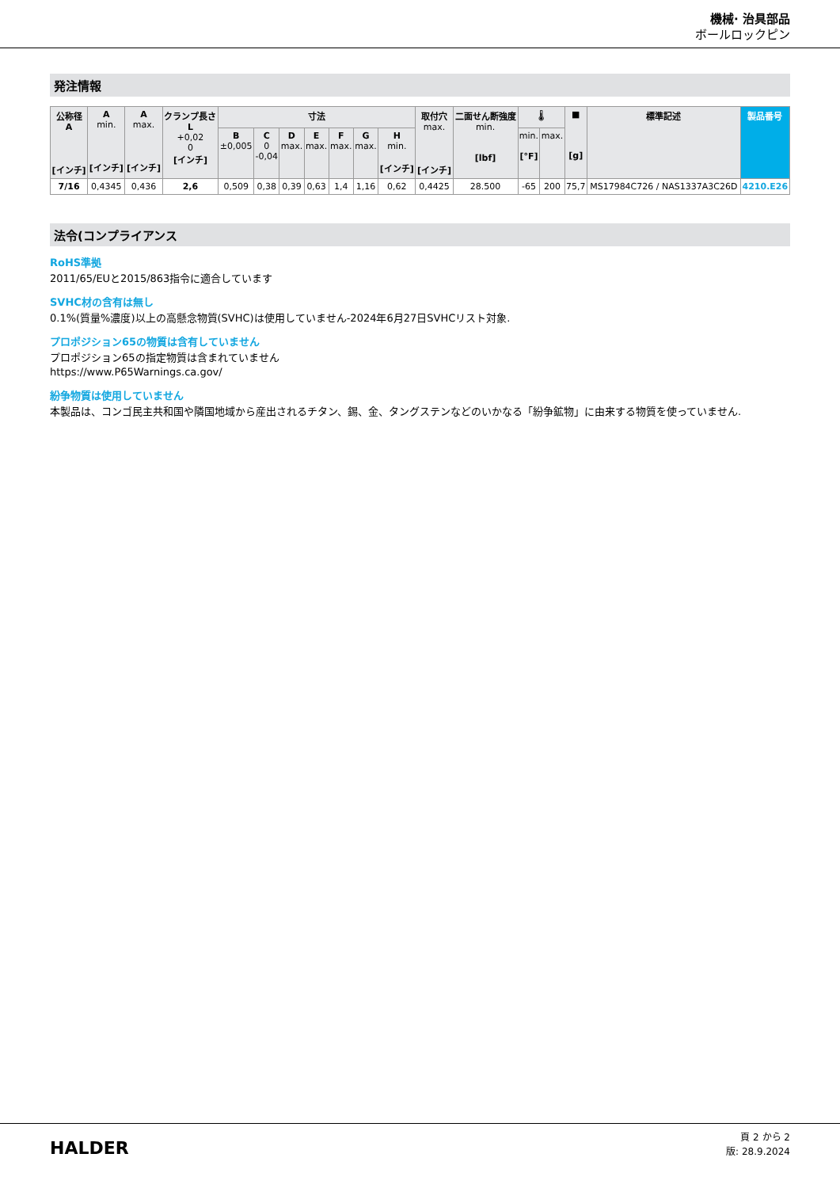機械· 治具部品
ボールロックピン
発注情報
| 公称径 A [インチ] | A min. [インチ] | A max. [インチ] | クランプ長さ L +0,02 0 [インチ] | 寸法 | | | | | | | 取付穴 max. [インチ] | 二面せん断強度 min. [lbf] | 🌡 | | ■ [g] | 標準記述 | 製品番号 |
| --- | --- | --- | --- | --- | --- | --- | --- | --- | --- | --- | --- | --- | --- | --- | --- | --- | --- |
| | | | | B ±0,005 | C 0 -0,04 | D max. | E max. | F max. | G max. | H min. [インチ] | | | min. [°F] | max. | | | |
| 7/16 | 0,4345 | 0,436 | 2,6 | 0,509 | 0,38 | 0,39 | 0,63 | 1,4 | 1,16 | 0,62 | 0,4425 | 28.500 | -65 | 200 | 75,7 | MS17984C726 / NAS1337A3C26D | 4210.E26 |
法令(コンプライアンス
RoHS準拠
2011/65/EUと2015/863指令に適合しています
SVHC材の含有は無し
0.1%(質量%濃度)以上の高懸念物質(SVHC)は使用していません-2024年6月27日SVHCリスト対象.
プロポジション65の物質は含有していません
プロポジション65の指定物質は含まれていません
https://www.P65Warnings.ca.gov/
紛争物質は使用していません
本製品は、コンゴ民主共和国や隣国地域から産出されるチタン、錫、金、タングステンなどのいかなる「紛争鉱物」に由来する物質を使っていません.
HALDER
頁 2 から 2
版: 28.9.2024